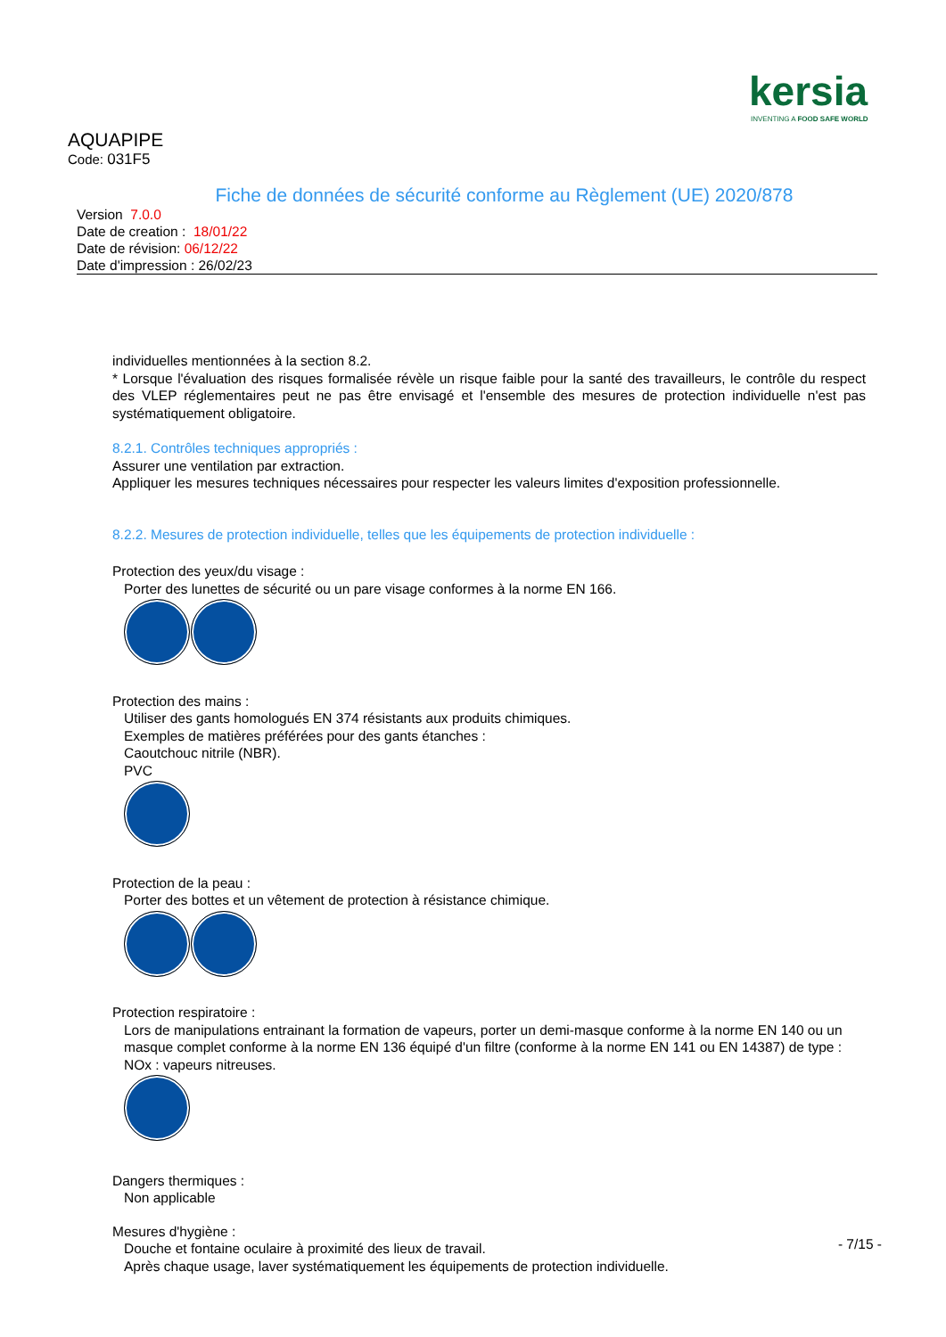kersia
INVENTING A FOOD SAFE WORLD
AQUAPIPE
Code: 031F5
Fiche de données de sécurité conforme au Règlement (UE) 2020/878
Version 7.0.0
Date de creation : 18/01/22
Date de révision: 06/12/22
Date d'impression : 26/02/23
individuelles mentionnées à la section 8.2.
* Lorsque l'évaluation des risques formalisée révèle un risque faible pour la santé des travailleurs, le contrôle du respect des VLEP réglementaires peut ne pas être envisagé et l'ensemble des mesures de protection individuelle n'est pas systématiquement obligatoire.
8.2.1. Contrôles techniques appropriés :
Assurer une ventilation par extraction.
Appliquer les mesures techniques nécessaires pour respecter les valeurs limites d'exposition professionnelle.
8.2.2. Mesures de protection individuelle, telles que les équipements de protection individuelle :
Protection des yeux/du visage :
Porter des lunettes de sécurité ou un pare visage conformes à la norme EN 166.
Protection des mains :
Utiliser des gants homologués EN 374 résistants aux produits chimiques.
Exemples de matières préférées pour des gants étanches :
Caoutchouc nitrile (NBR).
PVC
Protection de la peau :
Porter des bottes et un vêtement de protection à résistance chimique.
Protection respiratoire :
Lors de manipulations entrainant la formation de vapeurs, porter un demi-masque conforme à la norme EN 140 ou un masque complet conforme à la norme EN 136 équipé d'un filtre (conforme à la norme EN 141 ou EN 14387) de type :
NOx : vapeurs nitreuses.
Dangers thermiques :
Non applicable
Mesures d'hygiène :
Douche et fontaine oculaire à proximité des lieux de travail.
Après chaque usage, laver systématiquement les équipements de protection individuelle.
- 7/15 -